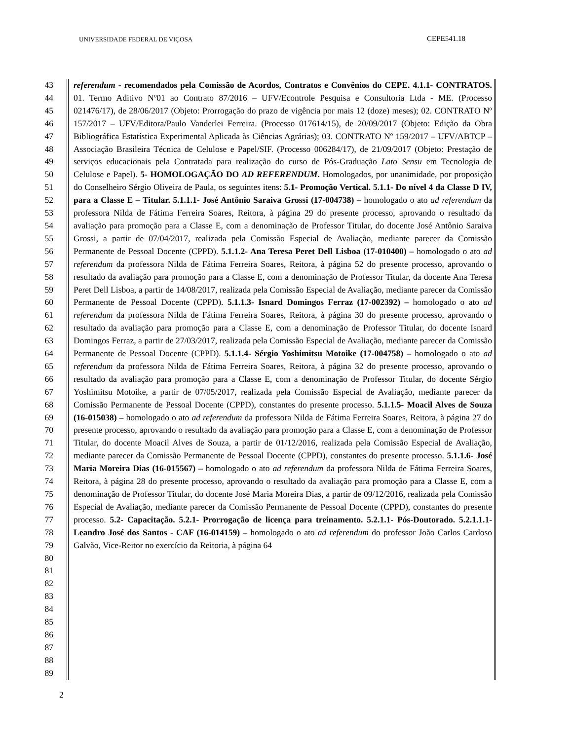UNIVERSIDADE FEDERAL DE VIÇOSA CEPE541.18
43
44
45
46
47
48
49
50
51
52
53
54
55
56
57
58
59
60
61
62
63
64
65
66
67
68
69
70
71
72
73
74
75
76
77
78
79
80
81
82
83
84
85
86
87
88
89
referendum - recomendados pela Comissão de Acordos, Contratos e Convênios do CEPE. 4.1.1- CONTRATOS. 01. Termo Aditivo Nº01 ao Contrato 87/2016 – UFV/Econtrole Pesquisa e Consultoria Ltda - ME. (Processo 021476/17), de 28/06/2017 (Objeto: Prorrogação do prazo de vigência por mais 12 (doze) meses); 02. CONTRATO Nº 157/2017 – UFV/Editora/Paulo Vanderlei Ferreira. (Processo 017614/15), de 20/09/2017 (Objeto: Edição da Obra Bibliográfica Estatística Experimental Aplicada às Ciências Agrárias); 03. CONTRATO Nº 159/2017 – UFV/ABTCP – Associação Brasileira Técnica de Celulose e Papel/SIF. (Processo 006284/17), de 21/09/2017 (Objeto: Prestação de serviços educacionais pela Contratada para realização do curso de Pós-Graduação Lato Sensu em Tecnologia de Celulose e Papel). 5- HOMOLOGAÇÃO DO AD REFERENDUM. Homologados, por unanimidade, por proposição do Conselheiro Sérgio Oliveira de Paula, os seguintes itens: 5.1- Promoção Vertical. 5.1.1- Do nível 4 da Classe D IV, para a Classe E – Titular. 5.1.1.1- José Antônio Saraiva Grossi (17-004738) – homologado o ato ad referendum da professora Nilda de Fátima Ferreira Soares, Reitora, à página 29 do presente processo, aprovando o resultado da avaliação para promoção para a Classe E, com a denominação de Professor Titular, do docente José Antônio Saraiva Grossi, a partir de 07/04/2017, realizada pela Comissão Especial de Avaliação, mediante parecer da Comissão Permanente de Pessoal Docente (CPPD). 5.1.1.2- Ana Teresa Peret Dell Lisboa (17-010400) – homologado o ato ad referendum da professora Nilda de Fátima Ferreira Soares, Reitora, à página 52 do presente processo, aprovando o resultado da avaliação para promoção para a Classe E, com a denominação de Professor Titular, da docente Ana Teresa Peret Dell Lisboa, a partir de 14/08/2017, realizada pela Comissão Especial de Avaliação, mediante parecer da Comissão Permanente de Pessoal Docente (CPPD). 5.1.1.3- Isnard Domingos Ferraz (17-002392) – homologado o ato ad referendum da professora Nilda de Fátima Ferreira Soares, Reitora, à página 30 do presente processo, aprovando o resultado da avaliação para promoção para a Classe E, com a denominação de Professor Titular, do docente Isnard Domingos Ferraz, a partir de 27/03/2017, realizada pela Comissão Especial de Avaliação, mediante parecer da Comissão Permanente de Pessoal Docente (CPPD). 5.1.1.4- Sérgio Yoshimitsu Motoike (17-004758) – homologado o ato ad referendum da professora Nilda de Fátima Ferreira Soares, Reitora, à página 32 do presente processo, aprovando o resultado da avaliação para promoção para a Classe E, com a denominação de Professor Titular, do docente Sérgio Yoshimitsu Motoike, a partir de 07/05/2017, realizada pela Comissão Especial de Avaliação, mediante parecer da Comissão Permanente de Pessoal Docente (CPPD), constantes do presente processo. 5.1.1.5- Moacil Alves de Souza (16-015038) – homologado o ato ad referendum da professora Nilda de Fátima Ferreira Soares, Reitora, à página 27 do presente processo, aprovando o resultado da avaliação para promoção para a Classe E, com a denominação de Professor Titular, do docente Moacil Alves de Souza, a partir de 01/12/2016, realizada pela Comissão Especial de Avaliação, mediante parecer da Comissão Permanente de Pessoal Docente (CPPD), constantes do presente processo. 5.1.1.6- José Maria Moreira Dias (16-015567) – homologado o ato ad referendum da professora Nilda de Fátima Ferreira Soares, Reitora, à página 28 do presente processo, aprovando o resultado da avaliação para promoção para a Classe E, com a denominação de Professor Titular, do docente José Maria Moreira Dias, a partir de 09/12/2016, realizada pela Comissão Especial de Avaliação, mediante parecer da Comissão Permanente de Pessoal Docente (CPPD), constantes do presente processo. 5.2- Capacitação. 5.2.1- Prorrogação de licença para treinamento. 5.2.1.1- Pós-Doutorado. 5.2.1.1.1- Leandro José dos Santos - CAF (16-014159) – homologado o ato ad referendum do professor João Carlos Cardoso Galvão, Vice-Reitor no exercício da Reitoria, à página 64
2